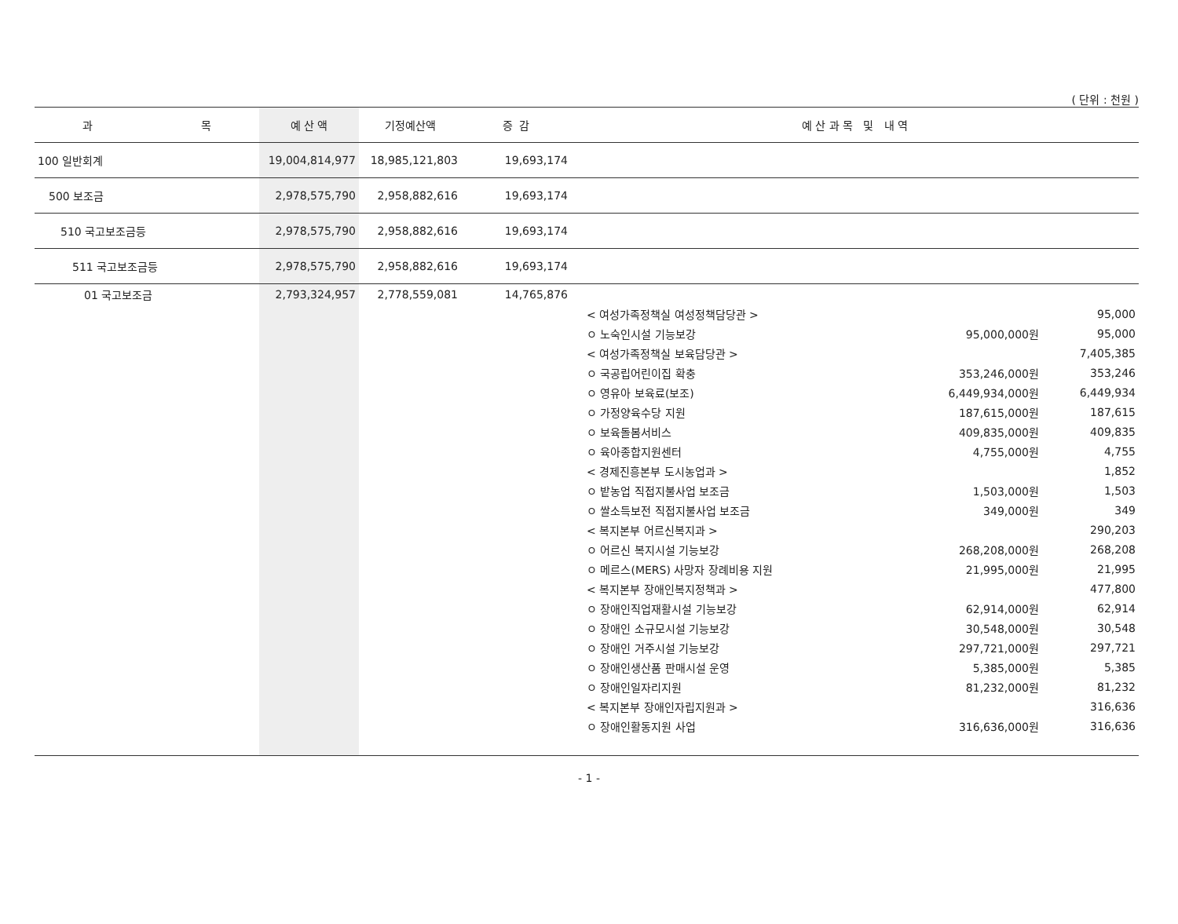( 단위 : 천원 )
| 과 목 | 예 산 액 | 기정예산액 | 증 감 | 예 산 과 목 및 내 역 | | |
| --- | --- | --- | --- | --- | --- | --- |
| 100 일반회계 | 19,004,814,977 | 18,985,121,803 | 19,693,174 | | | |
| 500 보조금 | 2,978,575,790 | 2,958,882,616 | 19,693,174 | | | |
| 510 국고보조금등 | 2,978,575,790 | 2,958,882,616 | 19,693,174 | | | |
| 511 국고보조금등 | 2,978,575,790 | 2,958,882,616 | 19,693,174 | | | |
| 01 국고보조금 | 2,793,324,957 | 2,778,559,081 | 14,765,876 | | | |
| | | | | < 여성가족정책실 여성정책담당관 > | | 95,000 |
| | | | | ㅇ 노숙인시설 기능보강 | 95,000,000원 | 95,000 |
| | | | | < 여성가족정책실 보육담당관 > | | 7,405,385 |
| | | | | ㅇ 국공립어린이집 확충 | 353,246,000원 | 353,246 |
| | | | | ㅇ 영유아 보육료(보조) | 6,449,934,000원 | 6,449,934 |
| | | | | ㅇ 가정양육수당 지원 | 187,615,000원 | 187,615 |
| | | | | ㅇ 보육돌봄서비스 | 409,835,000원 | 409,835 |
| | | | | ㅇ 육아종합지원센터 | 4,755,000원 | 4,755 |
| | | | | < 경제진흥본부 도시농업과 > | | 1,852 |
| | | | | ㅇ 밭농업 직접지불사업 보조금 | 1,503,000원 | 1,503 |
| | | | | ㅇ 쌀소득보전 직접지불사업 보조금 | 349,000원 | 349 |
| | | | | < 복지본부 어르신복지과 > | | 290,203 |
| | | | | ㅇ 어르신 복지시설 기능보강 | 268,208,000원 | 268,208 |
| | | | | ㅇ 메르스(MERS) 사망자 장례비용 지원 | 21,995,000원 | 21,995 |
| | | | | < 복지본부 장애인복지정책과 > | | 477,800 |
| | | | | ㅇ 장애인직업재활시설 기능보강 | 62,914,000원 | 62,914 |
| | | | | ㅇ 장애인 소규모시설 기능보강 | 30,548,000원 | 30,548 |
| | | | | ㅇ 장애인 거주시설 기능보강 | 297,721,000원 | 297,721 |
| | | | | ㅇ 장애인생산품 판매시설 운영 | 5,385,000원 | 5,385 |
| | | | | ㅇ 장애인일자리지원 | 81,232,000원 | 81,232 |
| | | | | < 복지본부 장애인자립지원과 > | | 316,636 |
| | | | | ㅇ 장애인활동지원 사업 | 316,636,000원 | 316,636 |
- 1 -